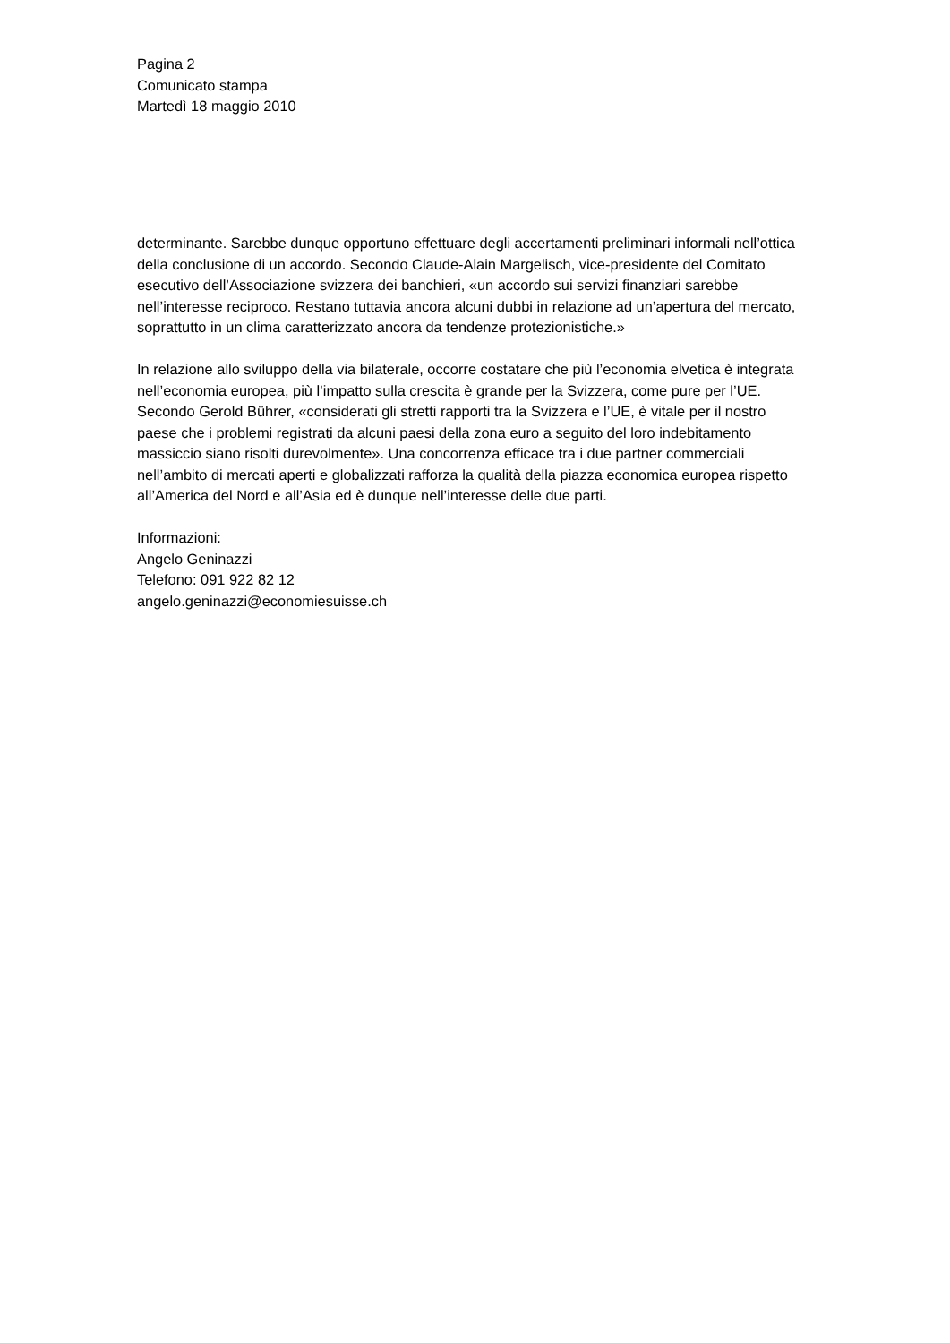Pagina 2
Comunicato stampa
Martedì 18 maggio 2010
determinante. Sarebbe dunque opportuno effettuare degli accertamenti preliminari informali nell’ottica
della conclusione di un accordo. Secondo Claude-Alain Margelisch, vice-presidente del Comitato
esecutivo dell’Associazione svizzera dei banchieri, «un accordo sui servizi finanziari sarebbe
nell’interesse reciproco. Restano tuttavia ancora alcuni dubbi in relazione ad un’apertura del mercato,
soprattutto in un clima caratterizzato ancora da tendenze protezionistiche.»
In relazione allo sviluppo della via bilaterale, occorre costatare che più l’economia elvetica è integrata
nell’economia europea, più l’impatto sulla crescita è grande per la Svizzera, come pure per l’UE.
Secondo Gerold Bührer, «considerati gli stretti rapporti tra la Svizzera e l’UE, è vitale per il nostro
paese che i problemi registrati da alcuni paesi della zona euro a seguito del loro indebitamento
massiccio siano risolti durevolmente». Una concorrenza efficace tra i due partner commerciali
nell’ambito di mercati aperti e globalizzati rafforza la qualità della piazza economica europea rispetto
all’America del Nord e all’Asia ed è dunque nell’interesse delle due parti.
Informazioni:
Angelo Geninazzi
Telefono: 091 922 82 12
angelo.geninazzi@economiesuisse.ch